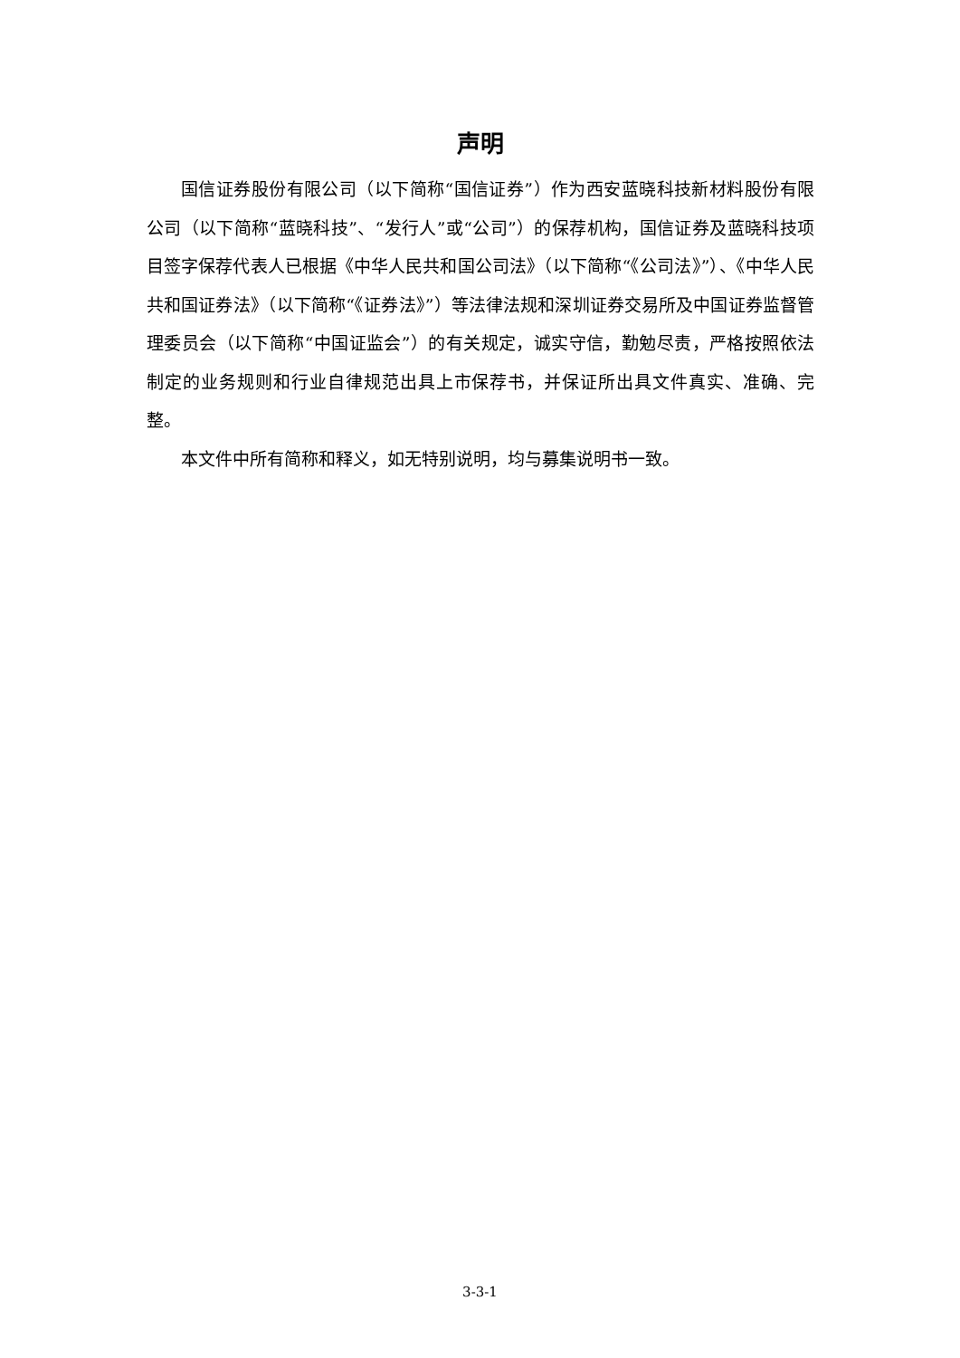声明
国信证券股份有限公司（以下简称“国信证券”）作为西安蓝晓科技新材料股份有限公司（以下简称“蓝晓科技”、“发行人”或“公司”）的保荐机构，国信证券及蓝晓科技项目签字保荐代表人已根据《中华人民共和国公司法》（以下简称“《公司法》”）、《中华人民共和国证券法》（以下简称“《证券法》”）等法律法规和深圳证券交易所及中国证券监督管理委员会（以下简称“中国证监会”）的有关规定，诚实守信，勤勉尽责，严格按照依法制定的业务规则和行业自律规范出具上市保荐书，并保证所出具文件真实、准确、完整。
本文件中所有简称和释义，如无特别说明，均与募集说明书一致。
3-3-1